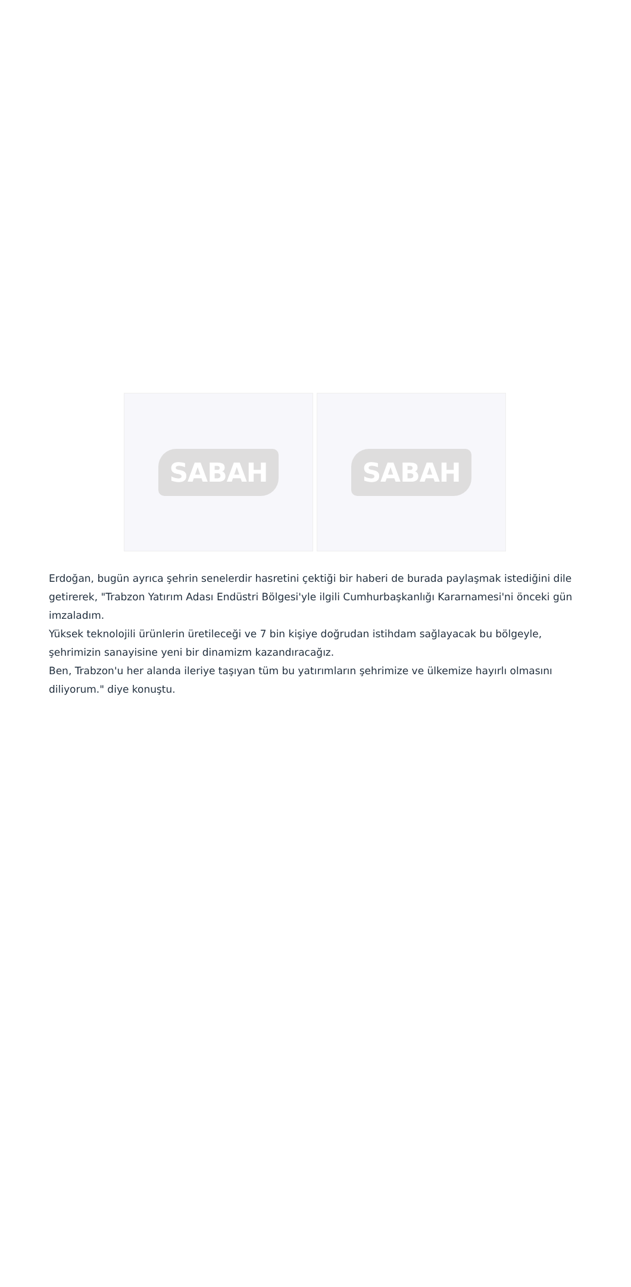SABAH SABAH
Erdoğan, bugün ayrıca şehrin senelerdir hasretini çektiği bir haberi de burada paylaşmak istediğini dile getirerek, "Trabzon Yatırım Adası Endüstri Bölgesi'yle ilgili Cumhurbaşkanlığı Kararnamesi'ni önceki gün imzaladım.
Yüksek teknolojili ürünlerin üretileceği ve 7 bin kişiye doğrudan istihdam sağlayacak bu bölgeyle, şehrimizin sanayisine yeni bir dinamizm kazandıracağız.
Ben, Trabzon'u her alanda ileriye taşıyan tüm bu yatırımların şehrimize ve ülkemize hayırlı olmasını diliyorum." diye konuştu.